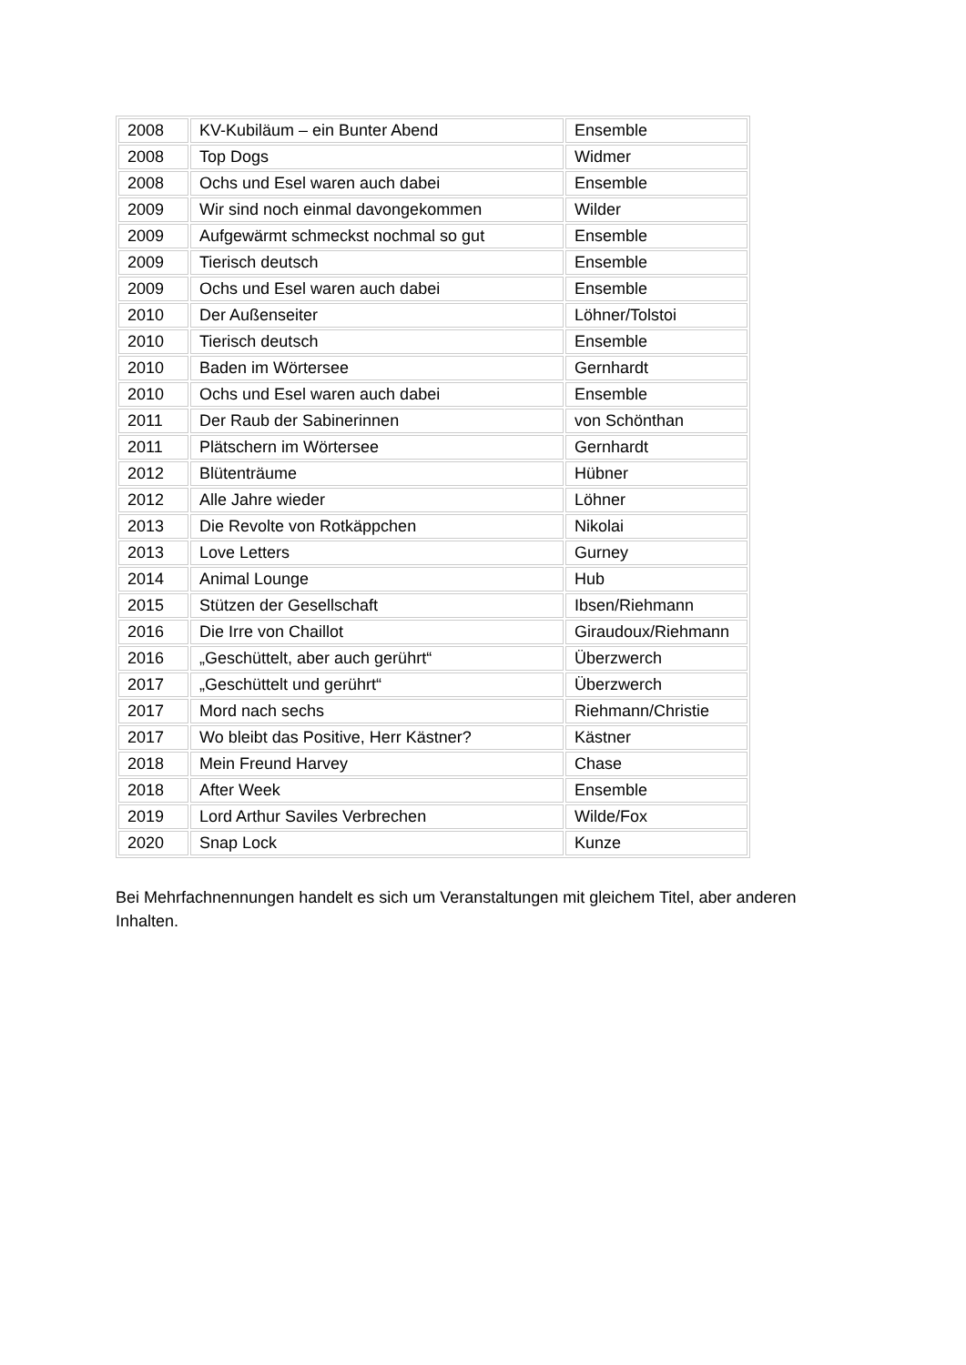| 2008 | KV-Kubiläum – ein Bunter Abend | Ensemble |
| 2008 | Top Dogs | Widmer |
| 2008 | Ochs und Esel waren auch dabei | Ensemble |
| 2009 | Wir sind noch einmal davongekommen | Wilder |
| 2009 | Aufgewärmt schmeckst nochmal so gut | Ensemble |
| 2009 | Tierisch deutsch | Ensemble |
| 2009 | Ochs und Esel waren auch dabei | Ensemble |
| 2010 | Der Außenseiter | Löhner/Tolstoi |
| 2010 | Tierisch deutsch | Ensemble |
| 2010 | Baden im Wörtersee | Gernhardt |
| 2010 | Ochs und Esel waren auch dabei | Ensemble |
| 2011 | Der Raub der Sabinerinnen | von Schönthan |
| 2011 | Plätschern im Wörtersee | Gernhardt |
| 2012 | Blütenträume | Hübner |
| 2012 | Alle Jahre wieder | Löhner |
| 2013 | Die Revolte von Rotkäppchen | Nikolai |
| 2013 | Love Letters | Gurney |
| 2014 | Animal Lounge | Hub |
| 2015 | Stützen der Gesellschaft | Ibsen/Riehmann |
| 2016 | Die Irre von Chaillot | Giraudoux/Riehmann |
| 2016 | „Geschüttelt, aber auch gerührt“ | Überzwerch |
| 2017 | „Geschüttelt und gerührt“ | Überzwerch |
| 2017 | Mord nach sechs | Riehmann/Christie |
| 2017 | Wo bleibt das Positive, Herr Kästner? | Kästner |
| 2018 | Mein Freund Harvey | Chase |
| 2018 | After Week | Ensemble |
| 2019 | Lord Arthur Saviles Verbrechen | Wilde/Fox |
| 2020 | Snap Lock | Kunze |
Bei Mehrfachnennungen handelt es sich um Veranstaltungen mit gleichem Titel, aber anderen Inhalten.